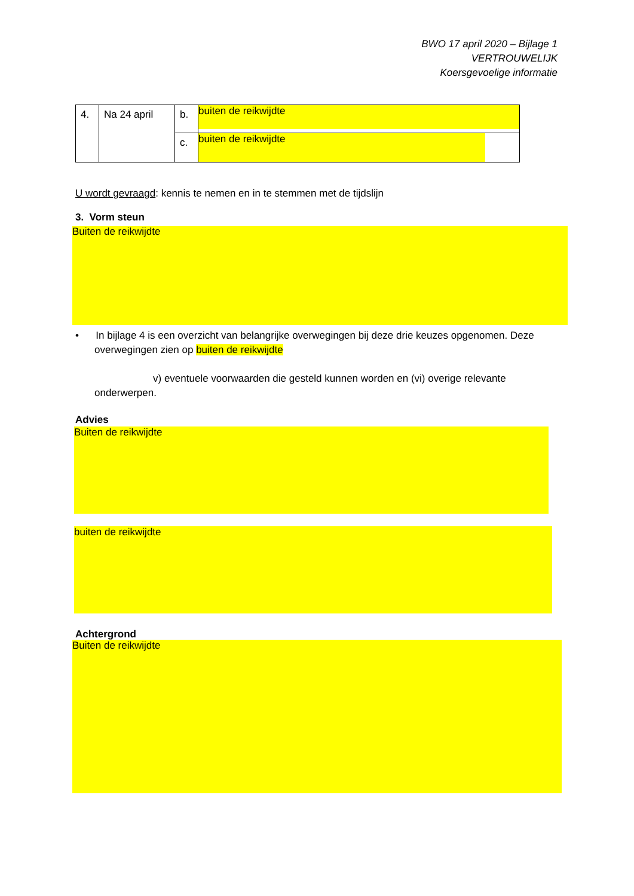BWO 17 april 2020 – Bijlage 1
VERTROUWELIJK
Koersgevoelige informatie
| 4. | Na 24 april | b. | buiten de reikwijdte |
| | | c. | buiten de reikwijdte |
U wordt gevraagd: kennis te nemen en in te stemmen met de tijdslijn
3. Vorm steun
Buiten de reikwijdte
• In bijlage 4 is een overzicht van belangrijke overwegingen bij deze drie keuzes opgenomen. Deze
overwegingen zien op buiten de reikwijdte
v) eventuele voorwaarden die gesteld kunnen worden en (vi) overige relevante
onderwerpen.
Advies
Buiten de reikwijdte
buiten de reikwijdte
Achtergrond
Buiten de reikwijdte